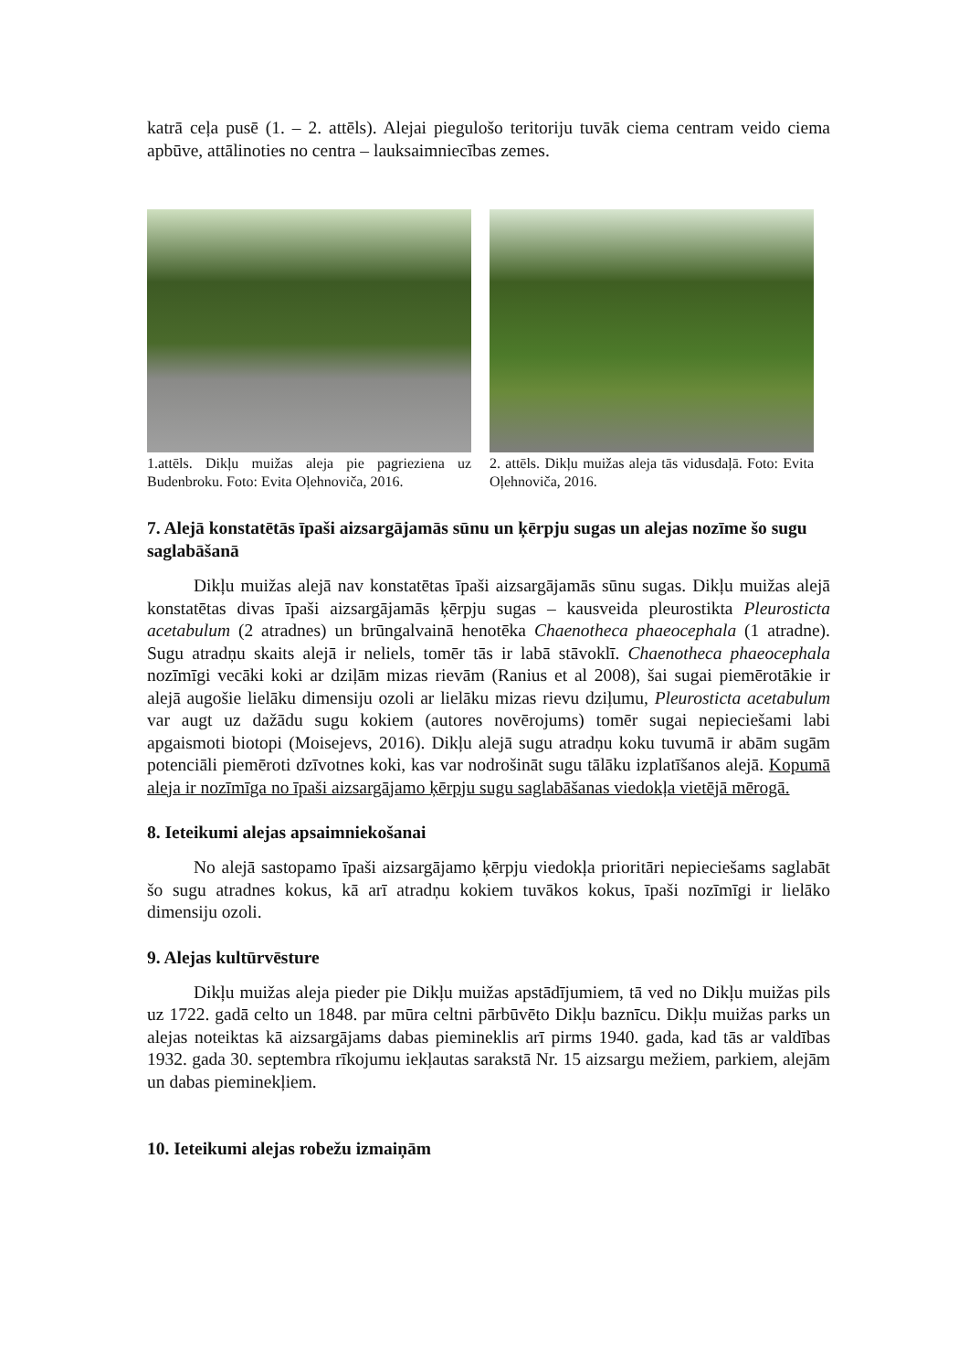katrā ceļa pusē (1. – 2. attēls). Alejai piegulošo teritoriju tuvāk ciema centram veido ciema apbūve, attālinoties no centra – lauksaimniecības zemes.
1.attēls. Dikļu muižas aleja pie pagrieziena uz Budenbroku. Foto: Evita Oļehnoviča, 2016.
2. attēls. Dikļu muižas aleja tās vidusdaļā. Foto: Evita Oļehnoviča, 2016.
7. Alejā konstatētās īpaši aizsargājamās sūnu un ķērpju sugas un alejas nozīme šo sugu saglabāšanā
Dikļu muižas alejā nav konstatētas īpaši aizsargājamās sūnu sugas. Dikļu muižas alejā konstatētas divas īpaši aizsargājamās ķērpju sugas – kausveida pleurostikta Pleurosticta acetabulum (2 atradnes) un brūngalvainā henotēka Chaenotheca phaeocephala (1 atradne). Sugu atradņu skaits alejā ir neliels, tomēr tās ir labā stāvoklī. Chaenotheca phaeocephala nozīmīgi vecāki koki ar dziļām mizas rievām (Ranius et al 2008), šai sugai piemērotākie ir alejā augošie lielāku dimensiju ozoli ar lielāku mizas rievu dziļumu, Pleurosticta acetabulum var augt uz dažādu sugu kokiem (autores novērojums) tomēr sugai nepieciešami labi apgaismoti biotopi (Moisejevs, 2016). Dikļu alejā sugu atradņu koku tuvumā ir abām sugām potenciāli piemēroti dzīvotnes koki, kas var nodrošināt sugu tālāku izplatīšanos alejā. Kopumā aleja ir nozīmīga no īpaši aizsargājamo ķērpju sugu saglabāšanas viedokļa vietējā mērogā.
8. Ieteikumi alejas apsaimniekošanai
No alejā sastopamo īpaši aizsargājamo ķērpju viedokļa prioritāri nepieciešams saglabāt šo sugu atradnes kokus, kā arī atradņu kokiem tuvākos kokus, īpaši nozīmīgi ir lielāko dimensiju ozoli.
9. Alejas kultūrvēsture
Dikļu muižas aleja pieder pie Dikļu muižas apstādījumiem, tā ved no Dikļu muižas pils uz 1722. gadā celto un 1848. par mūra celtni pārbūvēto Dikļu baznīcu. Dikļu muižas parks un alejas noteiktas kā aizsargājams dabas piemineklis arī pirms 1940. gada, kad tās ar valdības 1932. gada 30. septembra rīkojumu iekļautas sarakstā Nr. 15 aizsargu mežiem, parkiem, alejām un dabas pieminekļiem.
10. Ieteikumi alejas robežu izmaiņām